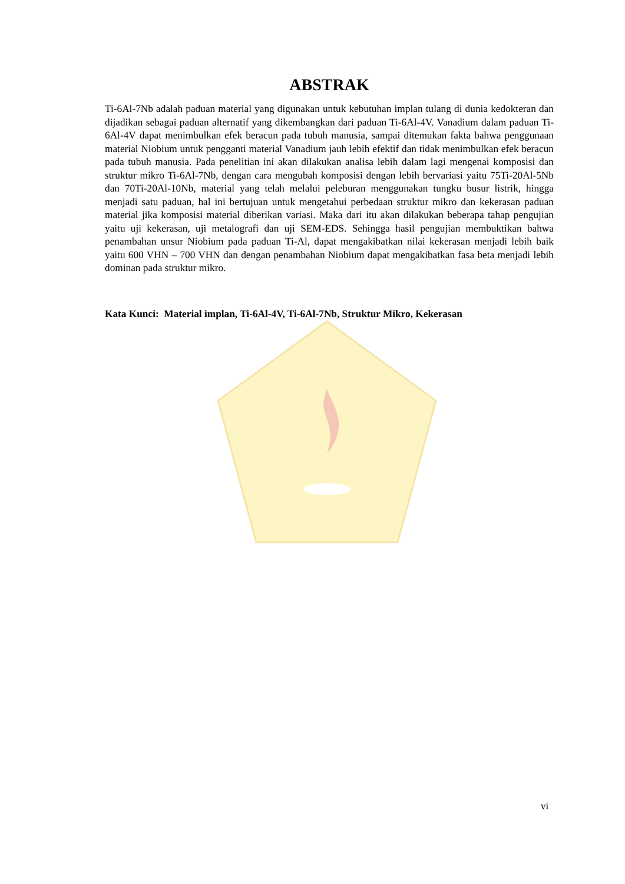ABSTRAK
Ti-6Al-7Nb adalah paduan material yang digunakan untuk kebutuhan implan tulang di dunia kedokteran dan dijadikan sebagai paduan alternatif yang dikembangkan dari paduan Ti-6Al-4V. Vanadium dalam paduan Ti-6Al-4V dapat menimbulkan efek beracun pada tubuh manusia, sampai ditemukan fakta bahwa penggunaan material Niobium untuk pengganti material Vanadium jauh lebih efektif dan tidak menimbulkan efek beracun pada tubuh manusia. Pada penelitian ini akan dilakukan analisa lebih dalam lagi mengenai komposisi dan struktur mikro Ti-6Al-7Nb, dengan cara mengubah komposisi dengan lebih bervariasi yaitu 75Ti-20Al-5Nb dan 70Ti-20Al-10Nb, material yang telah melalui peleburan menggunakan tungku busur listrik, hingga menjadi satu paduan, hal ini bertujuan untuk mengetahui perbedaan struktur mikro dan kekerasan paduan material jika komposisi material diberikan variasi. Maka dari itu akan dilakukan beberapa tahap pengujian yaitu uji kekerasan, uji metalografi dan uji SEM-EDS. Sehingga hasil pengujian membuktikan bahwa penambahan unsur Niobium pada paduan Ti-Al, dapat mengakibatkan nilai kekerasan menjadi lebih baik yaitu 600 VHN – 700 VHN dan dengan penambahan Niobium dapat mengakibatkan fasa beta menjadi lebih dominan pada struktur mikro.
Kata Kunci: Material implan, Ti-6Al-4V, Ti-6Al-7Nb, Struktur Mikro, Kekerasan
vi